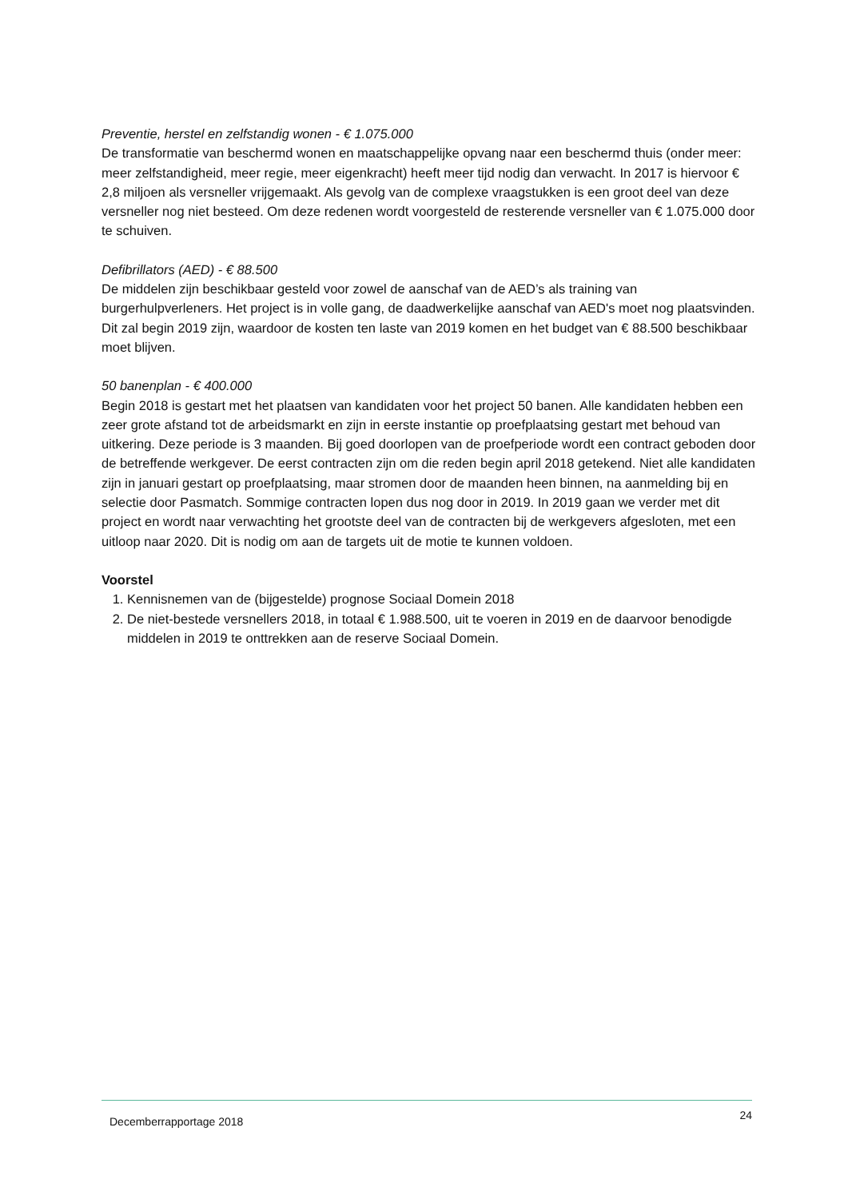Preventie, herstel en zelfstandig wonen - € 1.075.000
De transformatie van beschermd wonen en maatschappelijke opvang naar een beschermd thuis (onder meer: meer zelfstandigheid, meer regie, meer eigenkracht) heeft meer tijd nodig dan verwacht. In 2017 is hiervoor € 2,8 miljoen als versneller vrijgemaakt. Als gevolg van de complexe vraagstukken is een groot deel van deze versneller nog niet besteed. Om deze redenen wordt voorgesteld de resterende versneller van € 1.075.000 door te schuiven.
Defibrillators (AED) - € 88.500
De middelen zijn beschikbaar gesteld voor zowel de aanschaf van de AED’s als training van burgerhulpverleners. Het project is in volle gang, de daadwerkelijke aanschaf van AED's moet nog plaatsvinden. Dit zal begin 2019 zijn, waardoor de kosten ten laste van 2019 komen en het budget van € 88.500 beschikbaar moet blijven.
50 banenplan - € 400.000
Begin 2018 is gestart met het plaatsen van kandidaten voor het project 50 banen. Alle kandidaten hebben een zeer grote afstand tot de arbeidsmarkt en zijn in eerste instantie op proefplaatsing gestart met behoud van uitkering. Deze periode is 3 maanden. Bij goed doorlopen van de proefperiode wordt een contract geboden door de betreffende werkgever. De eerst contracten zijn om die reden begin april 2018 getekend. Niet alle kandidaten zijn in januari gestart op proefplaatsing, maar stromen door de maanden heen binnen, na aanmelding bij en selectie door Pasmatch. Sommige contracten lopen dus nog door in 2019. In 2019 gaan we verder met dit project en wordt naar verwachting het grootste deel van de contracten bij de werkgevers afgesloten, met een uitloop naar 2020. Dit is nodig om aan de targets uit de motie te kunnen voldoen.
Voorstel
1. Kennisnemen van de (bijgestelde) prognose Sociaal Domein 2018
2. De niet-bestede versnellers 2018, in totaal € 1.988.500, uit te voeren in 2019 en de daarvoor benodigde middelen in 2019 te onttrekken aan de reserve Sociaal Domein.
Decemberrapportage 2018 24